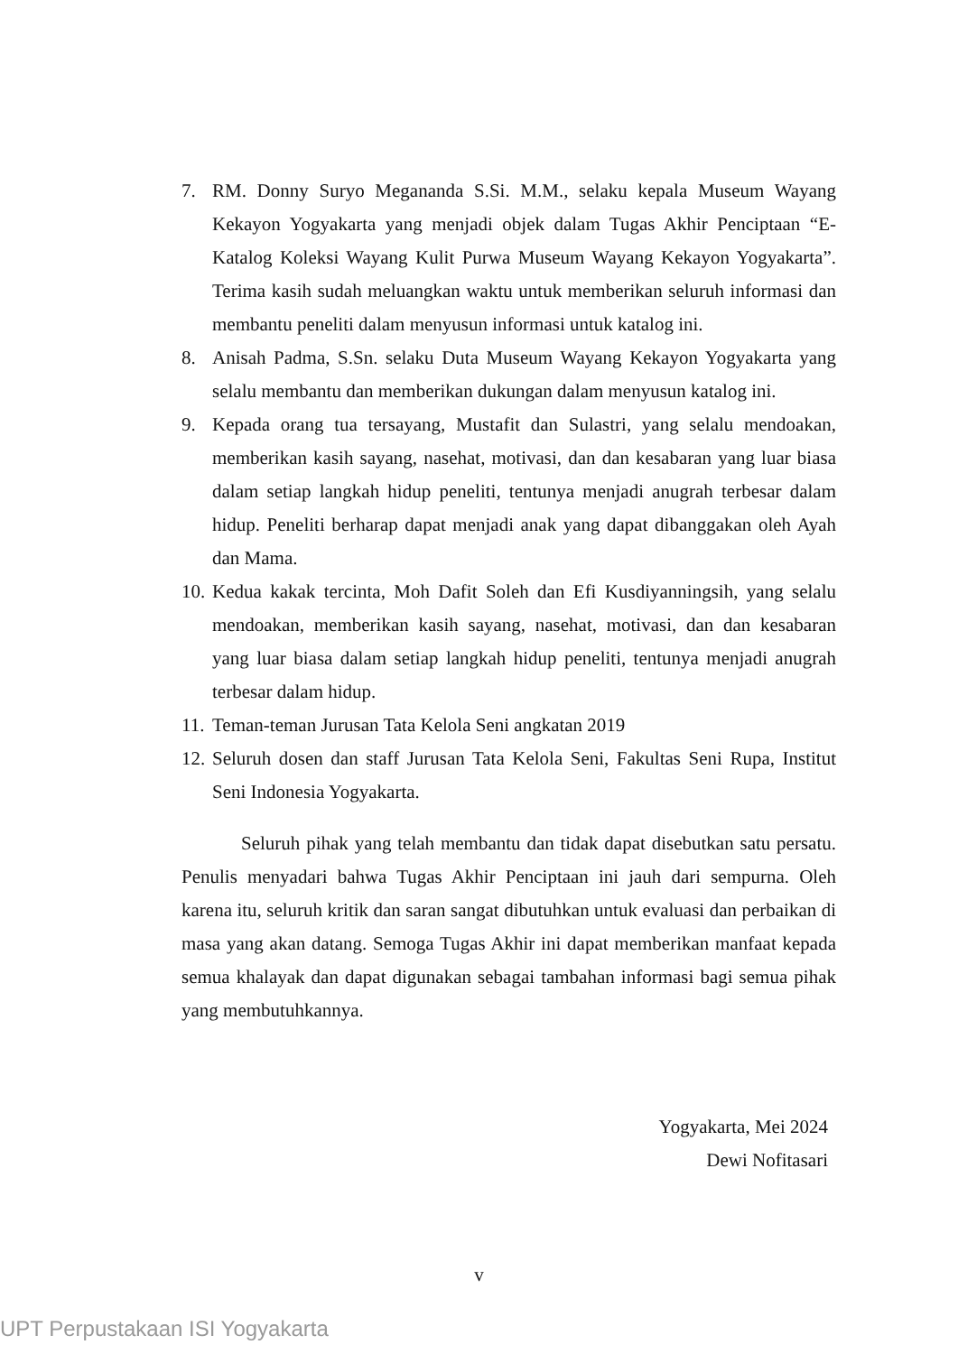7. RM. Donny Suryo Megananda S.Si. M.M., selaku kepala Museum Wayang Kekayon Yogyakarta yang menjadi objek dalam Tugas Akhir Penciptaan “E-Katalog Koleksi Wayang Kulit Purwa Museum Wayang Kekayon Yogyakarta”. Terima kasih sudah meluangkan waktu untuk memberikan seluruh informasi dan membantu peneliti dalam menyusun informasi untuk katalog ini.
8. Anisah Padma, S.Sn. selaku Duta Museum Wayang Kekayon Yogyakarta yang selalu membantu dan memberikan dukungan dalam menyusun katalog ini.
9. Kepada orang tua tersayang, Mustafit dan Sulastri, yang selalu mendoakan, memberikan kasih sayang, nasehat, motivasi, dan dan kesabaran yang luar biasa dalam setiap langkah hidup peneliti, tentunya menjadi anugrah terbesar dalam hidup. Peneliti berharap dapat menjadi anak yang dapat dibanggakan oleh Ayah dan Mama.
10. Kedua kakak tercinta, Moh Dafit Soleh dan Efi Kusdiyanningsih, yang selalu mendoakan, memberikan kasih sayang, nasehat, motivasi, dan dan kesabaran yang luar biasa dalam setiap langkah hidup peneliti, tentunya menjadi anugrah terbesar dalam hidup.
11. Teman-teman Jurusan Tata Kelola Seni angkatan 2019
12. Seluruh dosen dan staff Jurusan Tata Kelola Seni, Fakultas Seni Rupa, Institut Seni Indonesia Yogyakarta.
Seluruh pihak yang telah membantu dan tidak dapat disebutkan satu persatu. Penulis menyadari bahwa Tugas Akhir Penciptaan ini jauh dari sempurna. Oleh karena itu, seluruh kritik dan saran sangat dibutuhkan untuk evaluasi dan perbaikan di masa yang akan datang. Semoga Tugas Akhir ini dapat memberikan manfaat kepada semua khalayak dan dapat digunakan sebagai tambahan informasi bagi semua pihak yang membutuhkannya.
Yogyakarta, Mei 2024
Dewi Nofitasari
v
UPT Perpustakaan ISI Yogyakarta